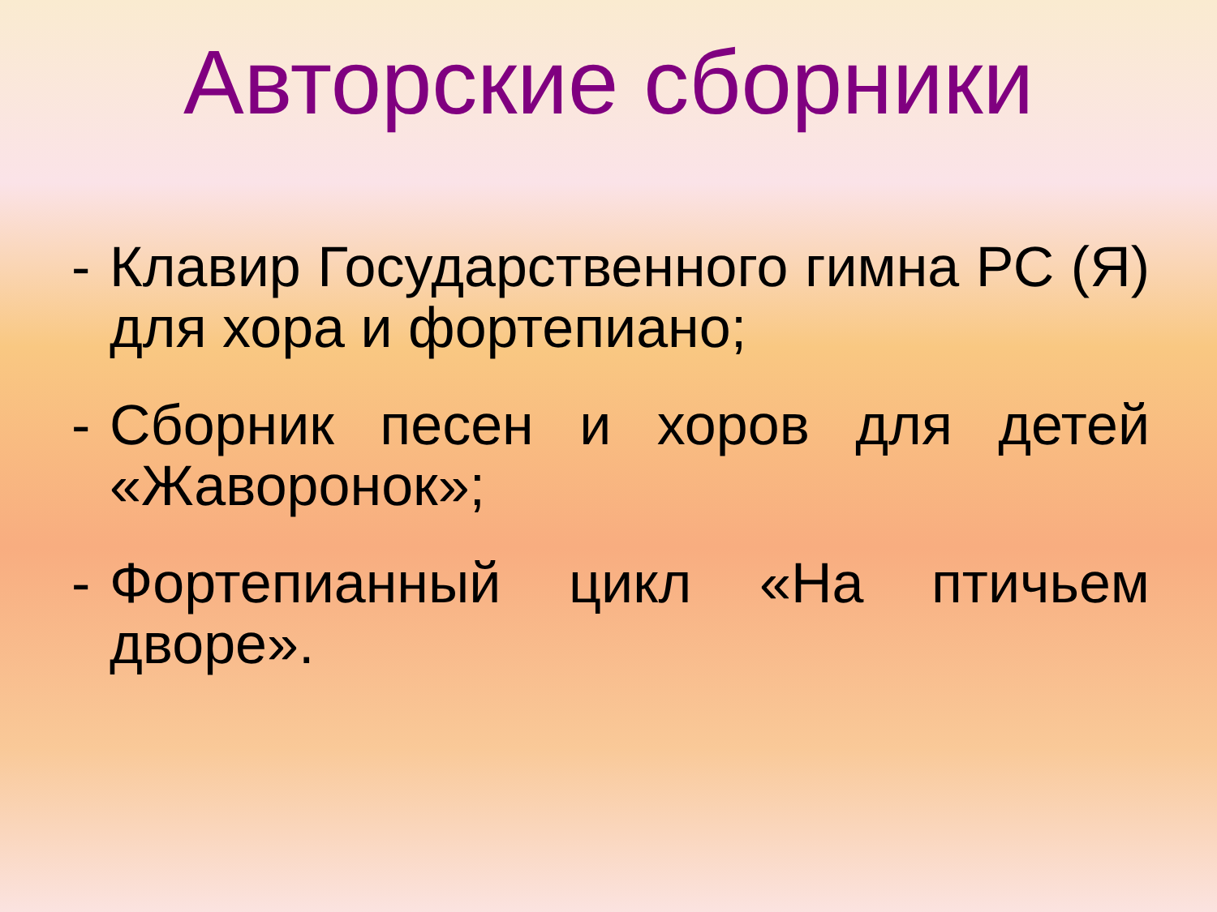Авторские сборники
- Клавир Государственного гимна РС (Я) для хора и фортепиано;
- Сборник песен и хоров для детей «Жаворонок»;
- Фортепианный цикл «На птичьем дворе».